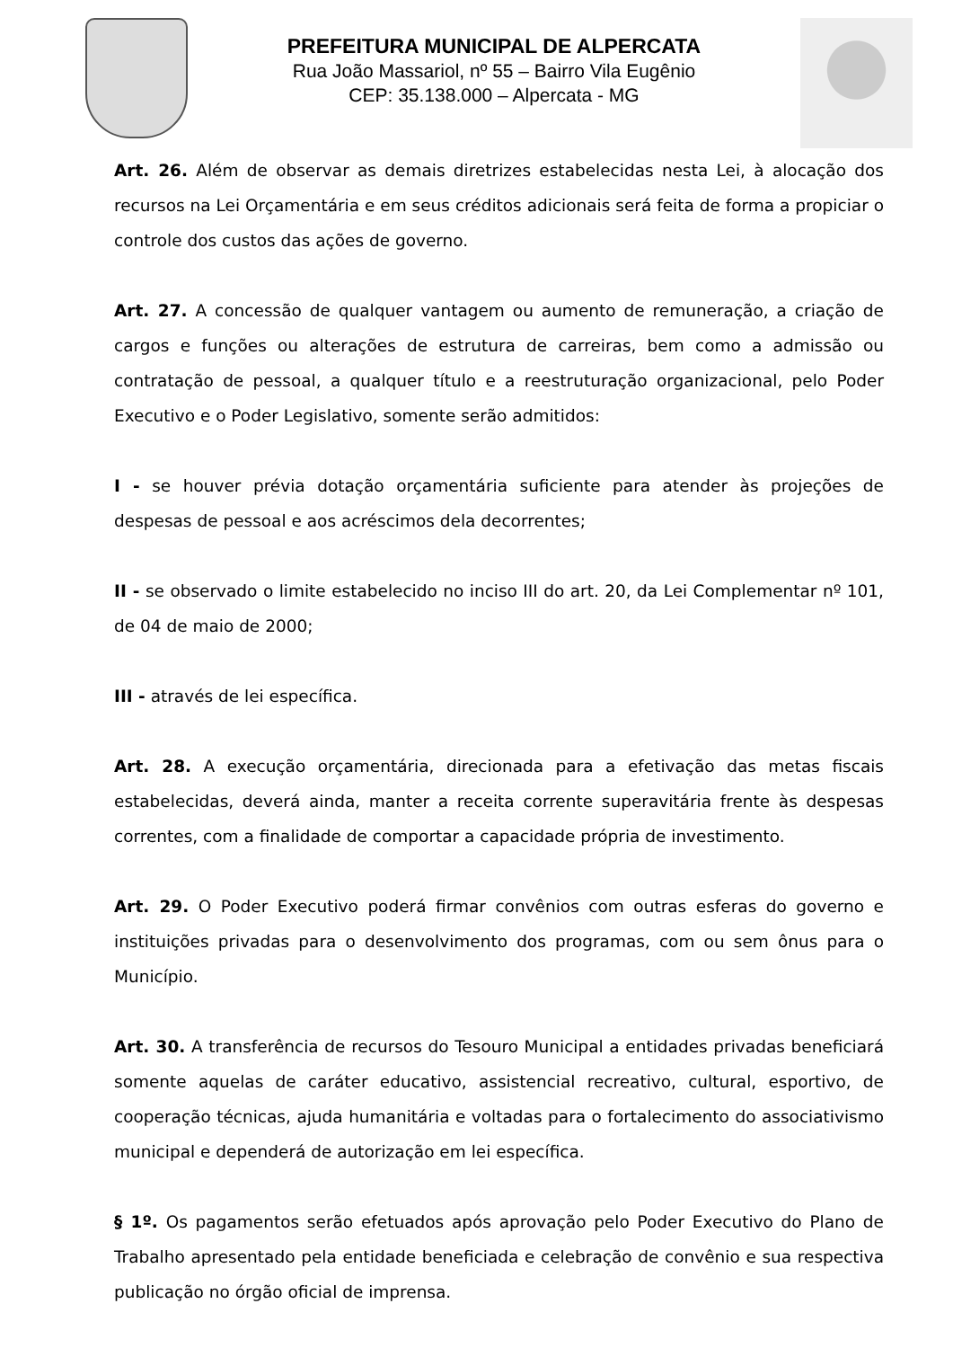PREFEITURA MUNICIPAL DE ALPERCATA
Rua João Massariol, nº 55 – Bairro Vila Eugênio
CEP: 35.138.000 – Alpercata - MG
Art. 26. Além de observar as demais diretrizes estabelecidas nesta Lei, à alocação dos recursos na Lei Orçamentária e em seus créditos adicionais será feita de forma a propiciar o controle dos custos das ações de governo.
Art. 27. A concessão de qualquer vantagem ou aumento de remuneração, a criação de cargos e funções ou alterações de estrutura de carreiras, bem como a admissão ou contratação de pessoal, a qualquer título e a reestruturação organizacional, pelo Poder Executivo e o Poder Legislativo, somente serão admitidos:
I - se houver prévia dotação orçamentária suficiente para atender às projeções de despesas de pessoal e aos acréscimos dela decorrentes;
II - se observado o limite estabelecido no inciso III do art. 20, da Lei Complementar nº 101, de 04 de maio de 2000;
III - através de lei específica.
Art. 28. A execução orçamentária, direcionada para a efetivação das metas fiscais estabelecidas, deverá ainda, manter a receita corrente superavitária frente às despesas correntes, com a finalidade de comportar a capacidade própria de investimento.
Art. 29. O Poder Executivo poderá firmar convênios com outras esferas do governo e instituições privadas para o desenvolvimento dos programas, com ou sem ônus para o Município.
Art. 30. A transferência de recursos do Tesouro Municipal a entidades privadas beneficiará somente aquelas de caráter educativo, assistencial recreativo, cultural, esportivo, de cooperação técnicas, ajuda humanitária e voltadas para o fortalecimento do associativismo municipal e dependerá de autorização em lei específica.
§ 1º. Os pagamentos serão efetuados após aprovação pelo Poder Executivo do Plano de Trabalho apresentado pela entidade beneficiada e celebração de convênio e sua respectiva publicação no órgão oficial de imprensa.